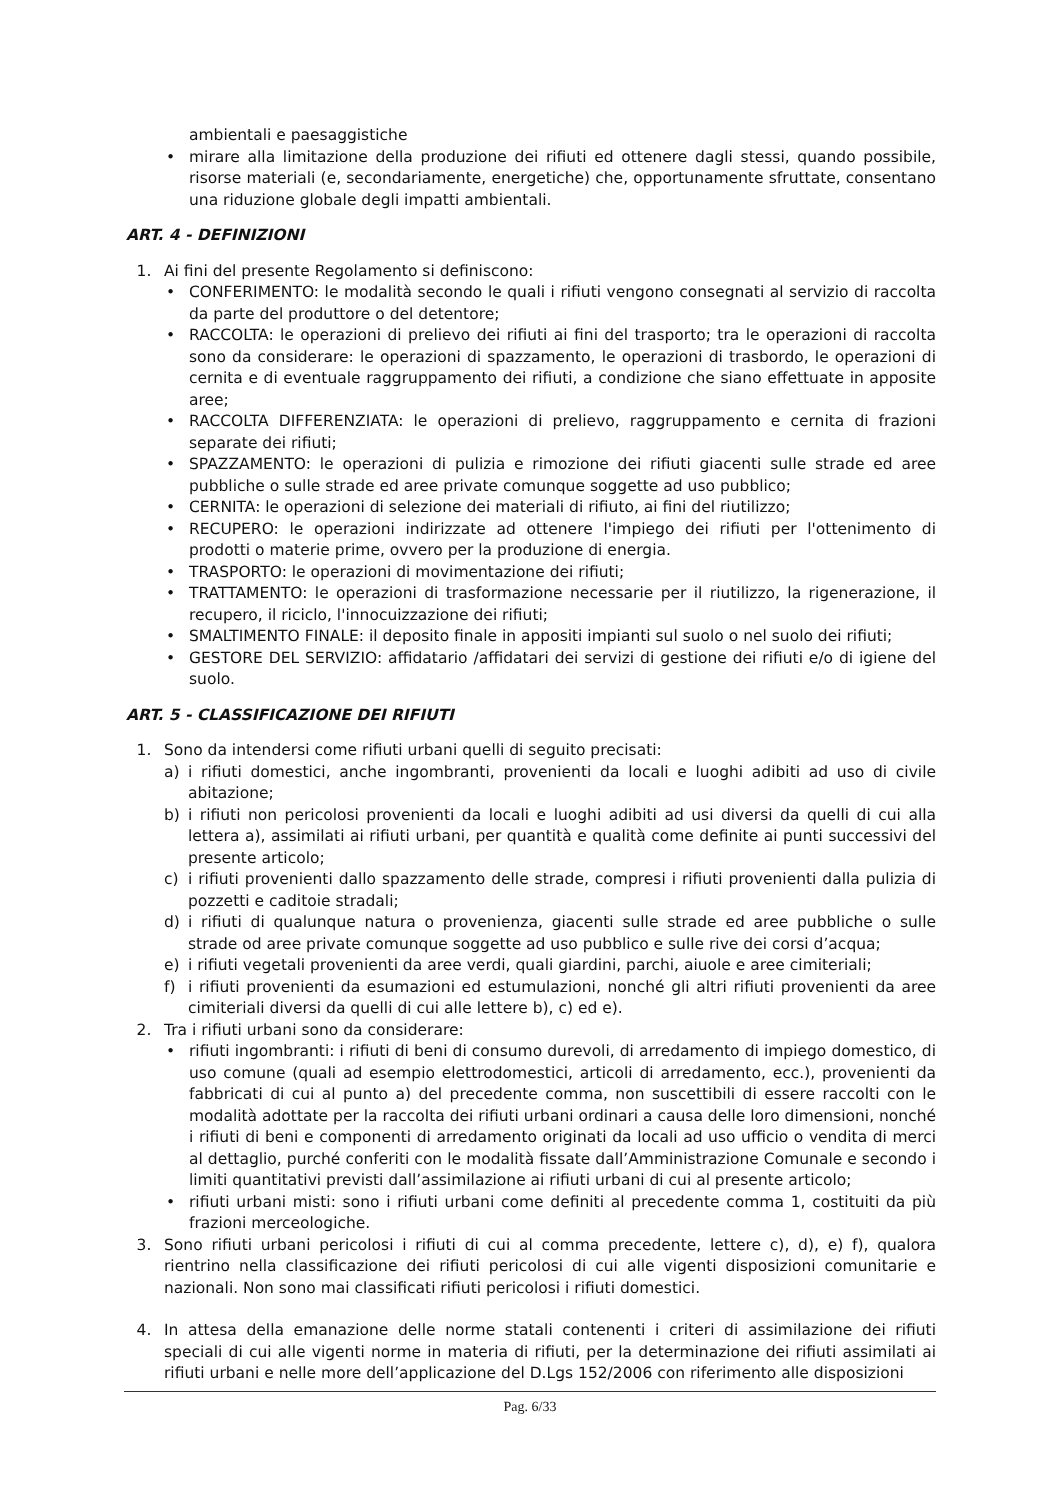ambientali e paesaggistiche
• mirare alla limitazione della produzione dei rifiuti ed ottenere dagli stessi, quando possibile, risorse materiali (e, secondariamente, energetiche) che, opportunamente sfruttate, consentano una riduzione globale degli impatti ambientali.
ART. 4 - DEFINIZIONI
1. Ai fini del presente Regolamento si definiscono:
• CONFERIMENTO: le modalità secondo le quali i rifiuti vengono consegnati al servizio di raccolta da parte del produttore o del detentore;
• RACCOLTA: le operazioni di prelievo dei rifiuti ai fini del trasporto; tra le operazioni di raccolta sono da considerare: le operazioni di spazzamento, le operazioni di trasbordo, le operazioni di cernita e di eventuale raggruppamento dei rifiuti, a condizione che siano effettuate in apposite aree;
• RACCOLTA DIFFERENZIATA: le operazioni di prelievo, raggruppamento e cernita di frazioni separate dei rifiuti;
• SPAZZAMENTO: le operazioni di pulizia e rimozione dei rifiuti giacenti sulle strade ed aree pubbliche o sulle strade ed aree private comunque soggette ad uso pubblico;
• CERNITA: le operazioni di selezione dei materiali di rifiuto, ai fini del riutilizzo;
• RECUPERO: le operazioni indirizzate ad ottenere l'impiego dei rifiuti per l'ottenimento di prodotti o materie prime, ovvero per la produzione di energia.
• TRASPORTO: le operazioni di movimentazione dei rifiuti;
• TRATTAMENTO: le operazioni di trasformazione necessarie per il riutilizzo, la rigenerazione, il recupero, il riciclo, l'innocuizzazione dei rifiuti;
• SMALTIMENTO FINALE: il deposito finale in appositi impianti sul suolo o nel suolo dei rifiuti;
• GESTORE DEL SERVIZIO: affidatario /affidatari dei servizi di gestione dei rifiuti e/o di igiene del suolo.
ART. 5 - CLASSIFICAZIONE DEI RIFIUTI
1. Sono da intendersi come rifiuti urbani quelli di seguito precisati:
a) i rifiuti domestici, anche ingombranti, provenienti da locali e luoghi adibiti ad uso di civile abitazione;
b) i rifiuti non pericolosi provenienti da locali e luoghi adibiti ad usi diversi da quelli di cui alla lettera a), assimilati ai rifiuti urbani, per quantità e qualità come definite ai punti successivi del presente articolo;
c) i rifiuti provenienti dallo spazzamento delle strade, compresi i rifiuti provenienti dalla pulizia di pozzetti e caditoie stradali;
d) i rifiuti di qualunque natura o provenienza, giacenti sulle strade ed aree pubbliche o sulle strade od aree private comunque soggette ad uso pubblico e sulle rive dei corsi d’acqua;
e) i rifiuti vegetali provenienti da aree verdi, quali giardini, parchi, aiuole e aree cimiteriali;
f) i rifiuti provenienti da esumazioni ed estumulazioni, nonché gli altri rifiuti provenienti da aree cimiteriali diversi da quelli di cui alle lettere b), c) ed e).
2. Tra i rifiuti urbani sono da considerare:
• rifiuti ingombranti: i rifiuti di beni di consumo durevoli, di arredamento di impiego domestico, di uso comune (quali ad esempio elettrodomestici, articoli di arredamento, ecc.), provenienti da fabbricati di cui al punto a) del precedente comma, non suscettibili di essere raccolti con le modalità adottate per la raccolta dei rifiuti urbani ordinari a causa delle loro dimensioni, nonché i rifiuti di beni e componenti di arredamento originati da locali ad uso ufficio o vendita di merci al dettaglio, purché conferiti con le modalità fissate dall’Amministrazione Comunale e secondo i limiti quantitativi previsti dall’assimilazione ai rifiuti urbani di cui al presente articolo;
• rifiuti urbani misti: sono i rifiuti urbani come definiti al precedente comma 1, costituiti da più frazioni merceologiche.
3. Sono rifiuti urbani pericolosi i rifiuti di cui al comma precedente, lettere c), d), e) f), qualora rientrino nella classificazione dei rifiuti pericolosi di cui alle vigenti disposizioni comunitarie e nazionali. Non sono mai classificati rifiuti pericolosi i rifiuti domestici.
4. In attesa della emanazione delle norme statali contenenti i criteri di assimilazione dei rifiuti speciali di cui alle vigenti norme in materia di rifiuti, per la determinazione dei rifiuti assimilati ai rifiuti urbani e nelle more dell’applicazione del D.Lgs 152/2006 con riferimento alle disposizioni
Pag. 6/33